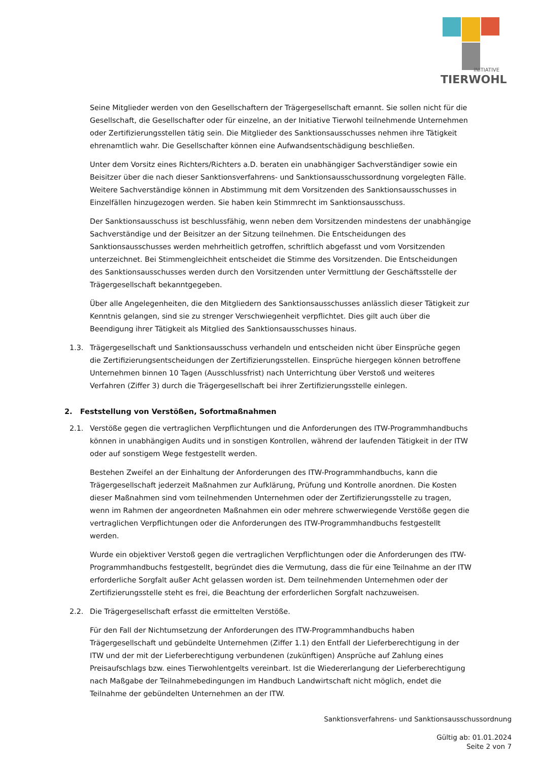INITIATIVE
TIERWOHL
Seine Mitglieder werden von den Gesellschaftern der Trägergesellschaft ernannt. Sie sollen nicht für die Gesellschaft, die Gesellschafter oder für einzelne, an der Initiative Tierwohl teilnehmende Unternehmen oder Zertifizierungsstellen tätig sein. Die Mitglieder des Sanktionsausschusses nehmen ihre Tätigkeit ehrenamtlich wahr. Die Gesellschafter können eine Aufwandsentschädigung beschließen.
Unter dem Vorsitz eines Richters/Richters a.D. beraten ein unabhängiger Sachverständiger sowie ein Beisitzer über die nach dieser Sanktionsverfahrens- und Sanktionsausschussordnung vorgelegten Fälle. Weitere Sachverständige können in Abstimmung mit dem Vorsitzenden des Sanktionsausschusses in Einzelfällen hinzugezogen werden. Sie haben kein Stimmrecht im Sanktionsausschuss.
Der Sanktionsausschuss ist beschlussfähig, wenn neben dem Vorsitzenden mindestens der unabhängige Sachverständige und der Beisitzer an der Sitzung teilnehmen. Die Entscheidungen des Sanktionsausschusses werden mehrheitlich getroffen, schriftlich abgefasst und vom Vorsitzenden unterzeichnet. Bei Stimmengleichheit entscheidet die Stimme des Vorsitzenden. Die Entscheidungen des Sanktionsausschusses werden durch den Vorsitzenden unter Vermittlung der Geschäftsstelle der Trägergesellschaft bekanntgegeben.
Über alle Angelegenheiten, die den Mitgliedern des Sanktionsausschusses anlässlich dieser Tätigkeit zur Kenntnis gelangen, sind sie zu strenger Verschwiegenheit verpflichtet. Dies gilt auch über die Beendigung ihrer Tätigkeit als Mitglied des Sanktionsausschusses hinaus.
1.3. Trägergesellschaft und Sanktionsausschuss verhandeln und entscheiden nicht über Einsprüche gegen die Zertifizierungsentscheidungen der Zertifizierungsstellen. Einsprüche hiergegen können betroffene Unternehmen binnen 10 Tagen (Ausschlussfrist) nach Unterrichtung über Verstoß und weiteres Verfahren (Ziffer 3) durch die Trägergesellschaft bei ihrer Zertifizierungsstelle einlegen.
2. Feststellung von Verstößen, Sofortmaßnahmen
2.1. Verstöße gegen die vertraglichen Verpflichtungen und die Anforderungen des ITW-Programmhandbuchs können in unabhängigen Audits und in sonstigen Kontrollen, während der laufenden Tätigkeit in der ITW oder auf sonstigem Wege festgestellt werden.
Bestehen Zweifel an der Einhaltung der Anforderungen des ITW-Programmhandbuchs, kann die Trägergesellschaft jederzeit Maßnahmen zur Aufklärung, Prüfung und Kontrolle anordnen. Die Kosten dieser Maßnahmen sind vom teilnehmenden Unternehmen oder der Zertifizierungsstelle zu tragen, wenn im Rahmen der angeordneten Maßnahmen ein oder mehrere schwerwiegende Verstöße gegen die vertraglichen Verpflichtungen oder die Anforderungen des ITW-Programmhandbuchs festgestellt werden.
Wurde ein objektiver Verstoß gegen die vertraglichen Verpflichtungen oder die Anforderungen des ITW-Programmhandbuchs festgestellt, begründet dies die Vermutung, dass die für eine Teilnahme an der ITW erforderliche Sorgfalt außer Acht gelassen worden ist. Dem teilnehmenden Unternehmen oder der Zertifizierungsstelle steht es frei, die Beachtung der erforderlichen Sorgfalt nachzuweisen.
2.2. Die Trägergesellschaft erfasst die ermittelten Verstöße.
Für den Fall der Nichtumsetzung der Anforderungen des ITW-Programmhandbuchs haben Trägergesellschaft und gebündelte Unternehmen (Ziffer 1.1) den Entfall der Lieferberechtigung in der ITW und der mit der Lieferberechtigung verbundenen (zukünftigen) Ansprüche auf Zahlung eines Preisaufschlags bzw. eines Tierwohlentgelts vereinbart. Ist die Wiedererlangung der Lieferberechtigung nach Maßgabe der Teilnahmebedingungen im Handbuch Landwirtschaft nicht möglich, endet die Teilnahme der gebündelten Unternehmen an der ITW.
Sanktionsverfahrens- und Sanktionsausschussordnung
Gültig ab: 01.01.2024
Seite 2 von 7